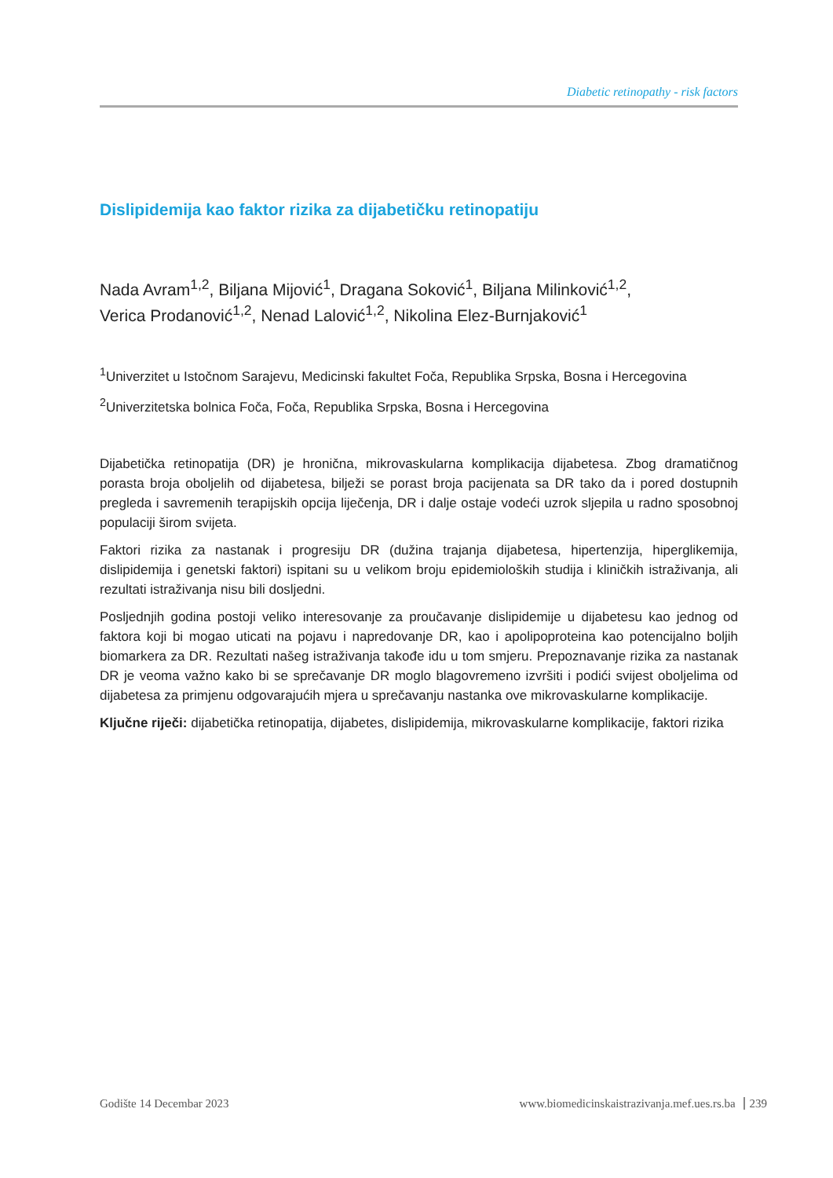Diabetic retinopathy - risk factors
Dislipidemija kao faktor rizika za dijabetičku retinopatiju
Nada Avram<sup>1,2</sup>, Biljana Mijović<sup>1</sup>, Dragana Soković<sup>1</sup>, Biljana Milinković<sup>1,2</sup>,
Verica Prodanović<sup>1,2</sup>, Nenad Lalović<sup>1,2</sup>, Nikolina Elez-Burnjaković<sup>1</sup>
<sup>1</sup> Univerzitet u Istočnom Sarajevu, Medicinski fakultet Foča, Republika Srpska, Bosna i Hercegovina
<sup>2</sup> Univerzitetska bolnica Foča, Foča, Republika Srpska, Bosna i Hercegovina
Dijabetička retinopatija (DR) je hronična, mikrovaskularna komplikacija dijabetesa. Zbog dramatičnog porasta broja oboljelih od dijabetesa, bilježi se porast broja pacijenata sa DR tako da i pored dostupnih pregleda i savremenih terapijskih opcija liječenja, DR i dalje ostaje vodeći uzrok sljepila u radno sposobnoj populaciji širom svijeta.
Faktori rizika za nastanak i progresiju DR (dužina trajanja dijabetesa, hipertenzija, hiperglikemija, dislipidemija i genetski faktori) ispitani su u velikom broju epidemioloških studija i kliničkih istraživanja, ali rezultati istraživanja nisu bili dosljedni.
Posljednjih godina postoji veliko interesovanje za proučavanje dislipidemije u dijabetesu kao jednog od faktora koji bi mogao uticati na pojavu i napredovanje DR, kao i apolipoproteina kao potencijalno boljih biomarkera za DR. Rezultati našeg istraživanja takođe idu u tom smjeru. Prepoznavanje rizika za nastanak DR je veoma važno kako bi se sprečavanje DR moglo blagovremeno izvršiti i podići svijest oboljelima od dijabetesa za primjenu odgovarajućih mjera u sprečavanju nastanka ove mikrovaskularne komplikacije.
Ključne riječi: dijabetička retinopatija, dijabetes, dislipidemija, mikrovaskularne komplikacije, faktori rizika
Godište 14 Decembar 2023 www.biomedicinskaistrazivanja.mef.ues.rs.ba 239